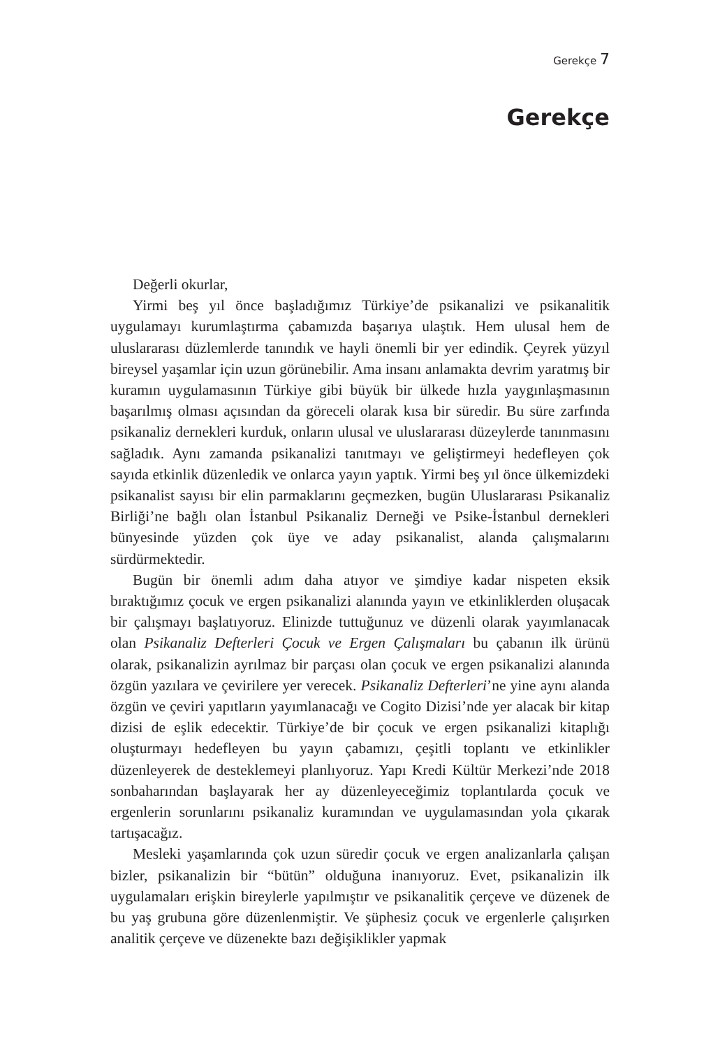Gerekçe 7
Gerekçe
Değerli okurlar,
Yirmi beş yıl önce başladığımız Türkiye’de psikanalizi ve psikanalitik uygulamayı kurumlaştırma çabamızda başarıya ulaştık. Hem ulusal hem de uluslararası düzlemlerde tanındık ve hayli önemli bir yer edindik. Çeyrek yüzyıl bireysel yaşamlar için uzun görünebilir. Ama insanı anlamakta devrim yaratmış bir kuramın uygulamasının Türkiye gibi büyük bir ülkede hızla yaygınlaşmasının başarılmış olması açısından da göreceli olarak kısa bir süredir. Bu süre zarfında psikanaliz dernekleri kurduk, onların ulusal ve uluslararası düzeylerde tanınmasını sağladık. Aynı zamanda psikanalizi tanıtmayı ve geliştirmeyi hedefleyen çok sayıda etkinlik düzenledik ve onlarca yayın yaptık. Yirmi beş yıl önce ülkemizdeki psikanalist sayısı bir elin parmaklarını geçmezken, bugün Uluslararası Psikanaliz Birliği’ne bağlı olan İstanbul Psikanaliz Derneği ve Psike-İstanbul dernekleri bünyesinde yüzden çok üye ve aday psikanalist, alanda çalışmalarını sürdürmektedir.
Bugün bir önemli adım daha atıyor ve şimdiye kadar nispeten eksik bıraktığımız çocuk ve ergen psikanalizi alanında yayın ve etkinliklerden oluşacak bir çalışmayı başlatıyoruz. Elinizde tuttuğunuz ve düzenli olarak yayımlanacak olan Psikanaliz Defterleri Çocuk ve Ergen Çalışmaları bu çabanın ilk ürünü olarak, psikanalizin ayrılmaz bir parçası olan çocuk ve ergen psikanalizi alanında özgün yazılara ve çevirilere yer verecek. Psikanaliz Defterleri’ne yine aynı alanda özgün ve çeviri yapıtların yayımlanacağı ve Cogito Dizisi’nde yer alacak bir kitap dizisi de eşlik edecektir. Türkiye’de bir çocuk ve ergen psikanalizi kitaplığı oluşturmayı hedefleyen bu yayın çabamızı, çeşitli toplantı ve etkinlikler düzenleyerek de desteklemeyi planlıyoruz. Yapı Kredi Kültür Merkezi’nde 2018 sonbaharından başlayarak her ay düzenleyeceğimiz toplantılarda çocuk ve ergenlerin sorunlarını psikanaliz kuramından ve uygulamasından yola çıkarak tartışacağız.
Mesleki yaşamlarında çok uzun süredir çocuk ve ergen analizanlarla çalışan bizler, psikanalizin bir “bütün” olduğuna inanıyoruz. Evet, psikanalizin ilk uygulamaları erişkin bireylerle yapılmıştır ve psikanalitik çerçeve ve düzenek de bu yaş grubuna göre düzenlenmiştir. Ve şüphesiz çocuk ve ergenlerle çalışırken analitik çerçeve ve düzenekte bazı değişiklikler yapmak